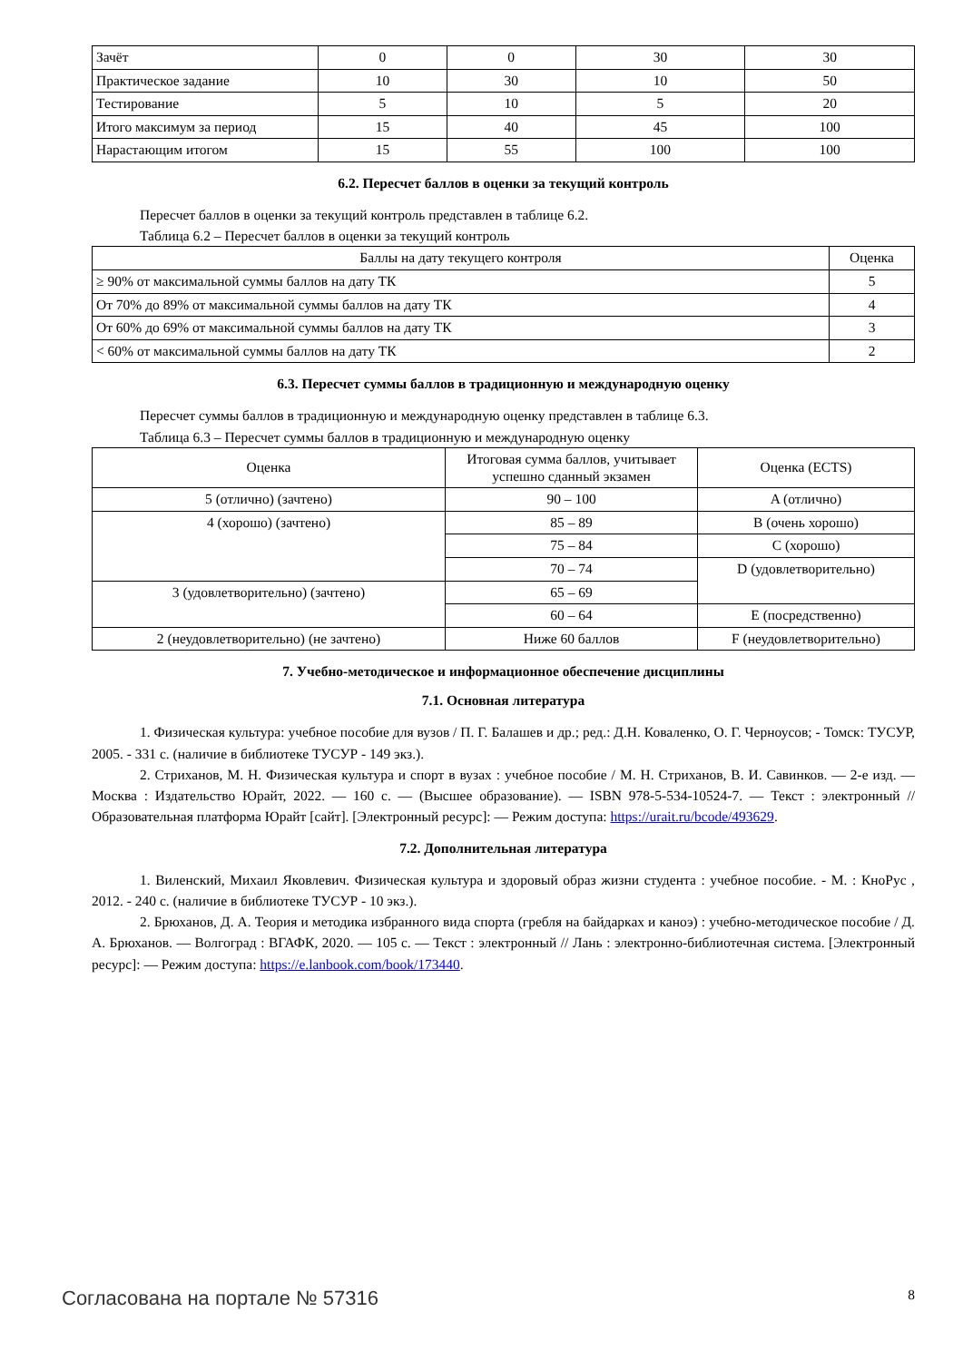| Зачёт | 0 | 0 | 30 | 30 |
| Практическое задание | 10 | 30 | 10 | 50 |
| Тестирование | 5 | 10 | 5 | 20 |
| Итого максимум за период | 15 | 40 | 45 | 100 |
| Нарастающим итогом | 15 | 55 | 100 | 100 |
6.2. Пересчет баллов в оценки за текущий контроль
Пересчет баллов в оценки за текущий контроль представлен в таблице 6.2.
Таблица 6.2 – Пересчет баллов в оценки за текущий контроль
| Баллы на дату текущего контроля | Оценка |
| --- | --- |
| ≥ 90% от максимальной суммы баллов на дату ТК | 5 |
| От 70% до 89% от максимальной суммы баллов на дату ТК | 4 |
| От 60% до 69% от максимальной суммы баллов на дату ТК | 3 |
| < 60% от максимальной суммы баллов на дату ТК | 2 |
6.3. Пересчет суммы баллов в традиционную и международную оценку
Пересчет суммы баллов в традиционную и международную оценку представлен в таблице 6.3.
Таблица 6.3 – Пересчет суммы баллов в традиционную и международную оценку
| Оценка | Итоговая сумма баллов, учитывает успешно сданный экзамен | Оценка (ECTS) |
| --- | --- | --- |
| 5 (отлично) (зачтено) | 90 – 100 | A (отлично) |
| 4 (хорошо) (зачтено) | 85 – 89 | B (очень хорошо) |
| | 75 – 84 | C (хорошо) |
| | 70 – 74 | D (удовлетворительно) |
| 3 (удовлетворительно) (зачтено) | 65 – 69 | |
| | 60 – 64 | E (посредственно) |
| 2 (неудовлетворительно) (не зачтено) | Ниже 60 баллов | F (неудовлетворительно) |
7. Учебно-методическое и информационное обеспечение дисциплины
7.1. Основная литература
1. Физическая культура: учебное пособие для вузов / П. Г. Балашев и др.; ред.: Д.Н. Коваленко, О. Г. Черноусов; - Томск: ТУСУР, 2005. - 331 с. (наличие в библиотеке ТУСУР - 149 экз.).
2. Стриханов, М. Н. Физическая культура и спорт в вузах : учебное пособие / М. Н. Стриханов, В. И. Савинков. — 2-е изд. — Москва : Издательство Юрайт, 2022. — 160 с. — (Высшее образование). — ISBN 978-5-534-10524-7. — Текст : электронный // Образовательная платформа Юрайт [сайт]. [Электронный ресурс]: — Режим доступа: https://urait.ru/bcode/493629.
7.2. Дополнительная литература
1. Виленский, Михаил Яковлевич. Физическая культура и здоровый образ жизни студента : учебное пособие. - М. : КноРус , 2012. - 240 с. (наличие в библиотеке ТУСУР - 10 экз.).
2. Брюханов, Д. А. Теория и методика избранного вида спорта (гребля на байдарках и каноэ) : учебно-методическое пособие / Д. А. Брюханов. — Волгоград : ВГАФК, 2020. — 105 с. — Текст : электронный // Лань : электронно-библиотечная система. [Электронный ресурс]: — Режим доступа: https://e.lanbook.com/book/173440.
Согласована на портале № 57316 8